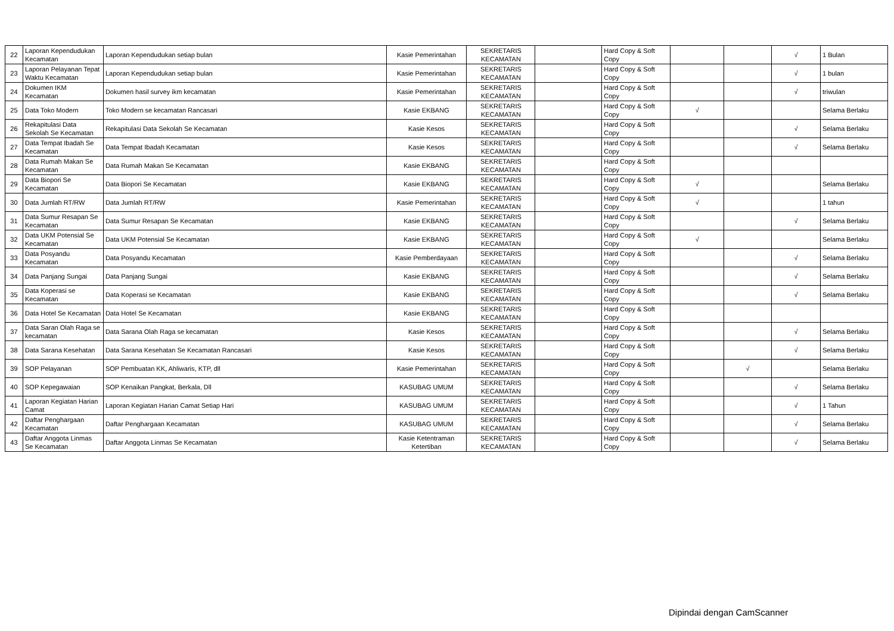| 22 | Laporan Kependudukan Kecamatan | Laporan Kependudukan setiap bulan | Kasie Pemerintahan | SEKRETARIS KECAMATAN | | Hard Copy & Soft Copy | | | √ | 1 Bulan |
| 23 | Laporan Pelayanan Tepat Waktu Kecamatan | Laporan Kependudukan setiap bulan | Kasie Pemerintahan | SEKRETARIS KECAMATAN | | Hard Copy & Soft Copy | | | √ | 1 bulan |
| 24 | Dokumen IKM Kecamatan | Dokumen hasil survey ikm kecamatan | Kasie Pemerintahan | SEKRETARIS KECAMATAN | | Hard Copy & Soft Copy | | | √ | triwulan |
| 25 | Data Toko Modern | Toko Modern se kecamatan Rancasari | Kasie EKBANG | SEKRETARIS KECAMATAN | | Hard Copy & Soft Copy | √ | | | Selama Berlaku |
| 26 | Rekapitulasi Data Sekolah Se Kecamatan | Rekapitulasi Data Sekolah Se Kecamatan | Kasie Kesos | SEKRETARIS KECAMATAN | | Hard Copy & Soft Copy | | | √ | Selama Berlaku |
| 27 | Data Tempat Ibadah Se Kecamatan | Data Tempat Ibadah Kecamatan | Kasie Kesos | SEKRETARIS KECAMATAN | | Hard Copy & Soft Copy | | | √ | Selama Berlaku |
| 28 | Data Rumah Makan Se Kecamatan | Data Rumah Makan Se Kecamatan | Kasie EKBANG | SEKRETARIS KECAMATAN | | Hard Copy & Soft Copy | | | | |
| 29 | Data Biopori Se Kecamatan | Data Biopori Se Kecamatan | Kasie EKBANG | SEKRETARIS KECAMATAN | | Hard Copy & Soft Copy | √ | | | Selama Berlaku |
| 30 | Data Jumlah RT/RW | Data Jumlah RT/RW | Kasie Pemerintahan | SEKRETARIS KECAMATAN | | Hard Copy & Soft Copy | √ | | | 1 tahun |
| 31 | Data Sumur Resapan Se Kecamatan | Data Sumur Resapan Se Kecamatan | Kasie EKBANG | SEKRETARIS KECAMATAN | | Hard Copy & Soft Copy | | | √ | Selama Berlaku |
| 32 | Data UKM Potensial Se Kecamatan | Data UKM Potensial Se Kecamatan | Kasie EKBANG | SEKRETARIS KECAMATAN | | Hard Copy & Soft Copy | √ | | | Selama Berlaku |
| 33 | Data Posyandu Kecamatan | Data Posyandu Kecamatan | Kasie Pemberdayaan | SEKRETARIS KECAMATAN | | Hard Copy & Soft Copy | | | √ | Selama Berlaku |
| 34 | Data Panjang Sungai | Data Panjang Sungai | Kasie EKBANG | SEKRETARIS KECAMATAN | | Hard Copy & Soft Copy | | | √ | Selama Berlaku |
| 35 | Data Koperasi se Kecamatan | Data Koperasi se Kecamatan | Kasie EKBANG | SEKRETARIS KECAMATAN | | Hard Copy & Soft Copy | | | √ | Selama Berlaku |
| 36 | Data Hotel Se Kecamatan | Data Hotel Se Kecamatan | Kasie EKBANG | SEKRETARIS KECAMATAN | | Hard Copy & Soft Copy | | | | |
| 37 | Data Saran Olah Raga se kecamatan | Data Sarana Olah Raga se kecamatan | Kasie Kesos | SEKRETARIS KECAMATAN | | Hard Copy & Soft Copy | | | √ | Selama Berlaku |
| 38 | Data Sarana Kesehatan | Data Sarana Kesehatan Se Kecamatan Rancasari | Kasie Kesos | SEKRETARIS KECAMATAN | | Hard Copy & Soft Copy | | | √ | Selama Berlaku |
| 39 | SOP Pelayanan | SOP Pembuatan KK, Ahliwaris, KTP, dll | Kasie Pemerintahan | SEKRETARIS KECAMATAN | | Hard Copy & Soft Copy | | √ | | Selama Berlaku |
| 40 | SOP Kepegawaian | SOP Kenaikan Pangkat, Berkala, Dll | KASUBAG UMUM | SEKRETARIS KECAMATAN | | Hard Copy & Soft Copy | | | √ | Selama Berlaku |
| 41 | Laporan Kegiatan Harian Camat | Laporan Kegiatan Harian Camat Setiap Hari | KASUBAG UMUM | SEKRETARIS KECAMATAN | | Hard Copy & Soft Copy | | | √ | 1 Tahun |
| 42 | Daftar Penghargaan Kecamatan | Daftar Penghargaan Kecamatan | KASUBAG UMUM | SEKRETARIS KECAMATAN | | Hard Copy & Soft Copy | | | √ | Selama Berlaku |
| 43 | Daftar Anggota Linmas Se Kecamatan | Daftar Anggota Linmas Se Kecamatan | Kasie Ketentraman Ketertiban | SEKRETARIS KECAMATAN | | Hard Copy & Soft Copy | | | √ | Selama Berlaku |
Dipindai dengan CamScanner